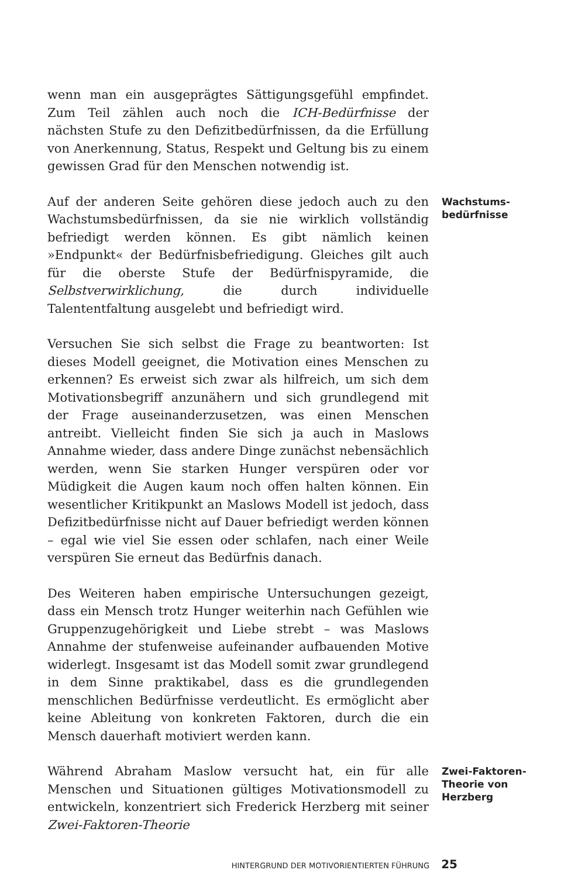wenn man ein ausgeprägtes Sättigungsgefühl empfindet. Zum Teil zählen auch noch die ICH-Bedürfnisse der nächsten Stufe zu den Defizitbedürfnissen, da die Erfüllung von Anerkennung, Status, Respekt und Geltung bis zu einem gewissen Grad für den Menschen notwendig ist.
Auf der anderen Seite gehören diese jedoch auch zu den Wachstumsbedürfnissen, da sie nie wirklich vollständig befriedigt werden können. Es gibt nämlich keinen »Endpunkt« der Bedürfnisbefriedigung. Gleiches gilt auch für die oberste Stufe der Bedürfnispyramide, die Selbstverwirklichung, die durch individuelle Talententfaltung ausgelebt und befriedigt wird.
Wachstums-
bedürfnisse
Versuchen Sie sich selbst die Frage zu beantworten: Ist dieses Modell geeignet, die Motivation eines Menschen zu erkennen? Es erweist sich zwar als hilfreich, um sich dem Motivationsbegriff anzunähern und sich grundlegend mit der Frage auseinanderzusetzen, was einen Menschen antreibt. Vielleicht finden Sie sich ja auch in Maslows Annahme wieder, dass andere Dinge zunächst nebensächlich werden, wenn Sie starken Hunger verspüren oder vor Müdigkeit die Augen kaum noch offen halten können. Ein wesentlicher Kritikpunkt an Maslows Modell ist jedoch, dass Defizitbedürfnisse nicht auf Dauer befriedigt werden können – egal wie viel Sie essen oder schlafen, nach einer Weile verspüren Sie erneut das Bedürfnis danach.
Des Weiteren haben empirische Untersuchungen gezeigt, dass ein Mensch trotz Hunger weiterhin nach Gefühlen wie Gruppenzugehörigkeit und Liebe strebt – was Maslows Annahme der stufenweise aufeinander aufbauenden Motive widerlegt. Insgesamt ist das Modell somit zwar grundlegend in dem Sinne praktikabel, dass es die grundlegenden menschlichen Bedürfnisse verdeutlicht. Es ermöglicht aber keine Ableitung von konkreten Faktoren, durch die ein Mensch dauerhaft motiviert werden kann.
Während Abraham Maslow versucht hat, ein für alle Menschen und Situationen gültiges Motivationsmodell zu entwickeln, konzentriert sich Frederick Herzberg mit seiner Zwei-Faktoren-Theorie
Zwei-Faktoren-
Theorie von
Herzberg
HINTERGRUND DER MOTIVORIENTIERTEN FÜHRUNG 25